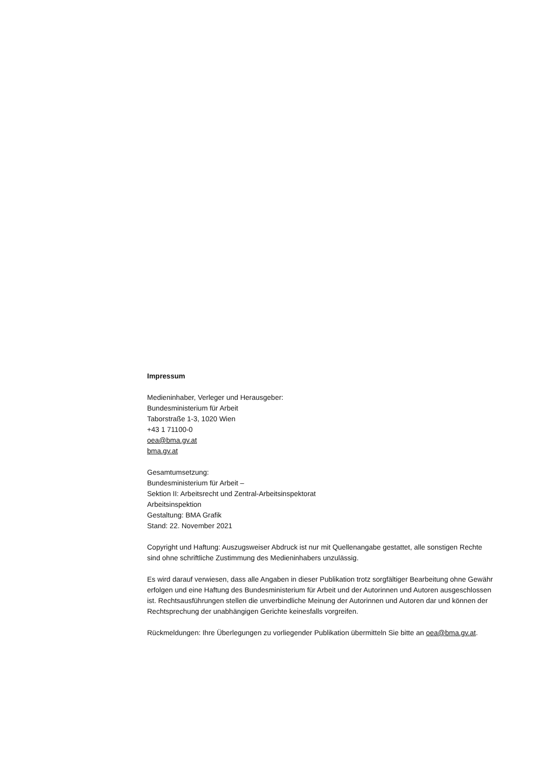Impressum
Medieninhaber, Verleger und Herausgeber:
Bundesministerium für Arbeit
Taborstraße 1-3, 1020 Wien
+43 1 71100-0
oea@bma.gv.at
bma.gv.at
Gesamtumsetzung:
Bundesministerium für Arbeit –
Sektion II: Arbeitsrecht und Zentral-Arbeitsinspektorat
Arbeitsinspektion
Gestaltung: BMA Grafik
Stand: 22. November 2021
Copyright und Haftung: Auszugsweiser Abdruck ist nur mit Quellenangabe gestattet, alle sonstigen Rechte sind ohne schriftliche Zustimmung des Medieninhabers unzulässig.
Es wird darauf verwiesen, dass alle Angaben in dieser Publikation trotz sorgfältiger Bearbeitung ohne Gewähr erfolgen und eine Haftung des Bundesministerium für Arbeit und der Autorinnen und Autoren ausgeschlossen ist. Rechtsausführungen stellen die unverbindliche Meinung der Autorinnen und Autoren dar und können der Rechtsprechung der unabhängigen Gerichte keinesfalls vorgreifen.
Rückmeldungen: Ihre Überlegungen zu vorliegender Publikation übermitteln Sie bitte an oea@bma.gv.at.